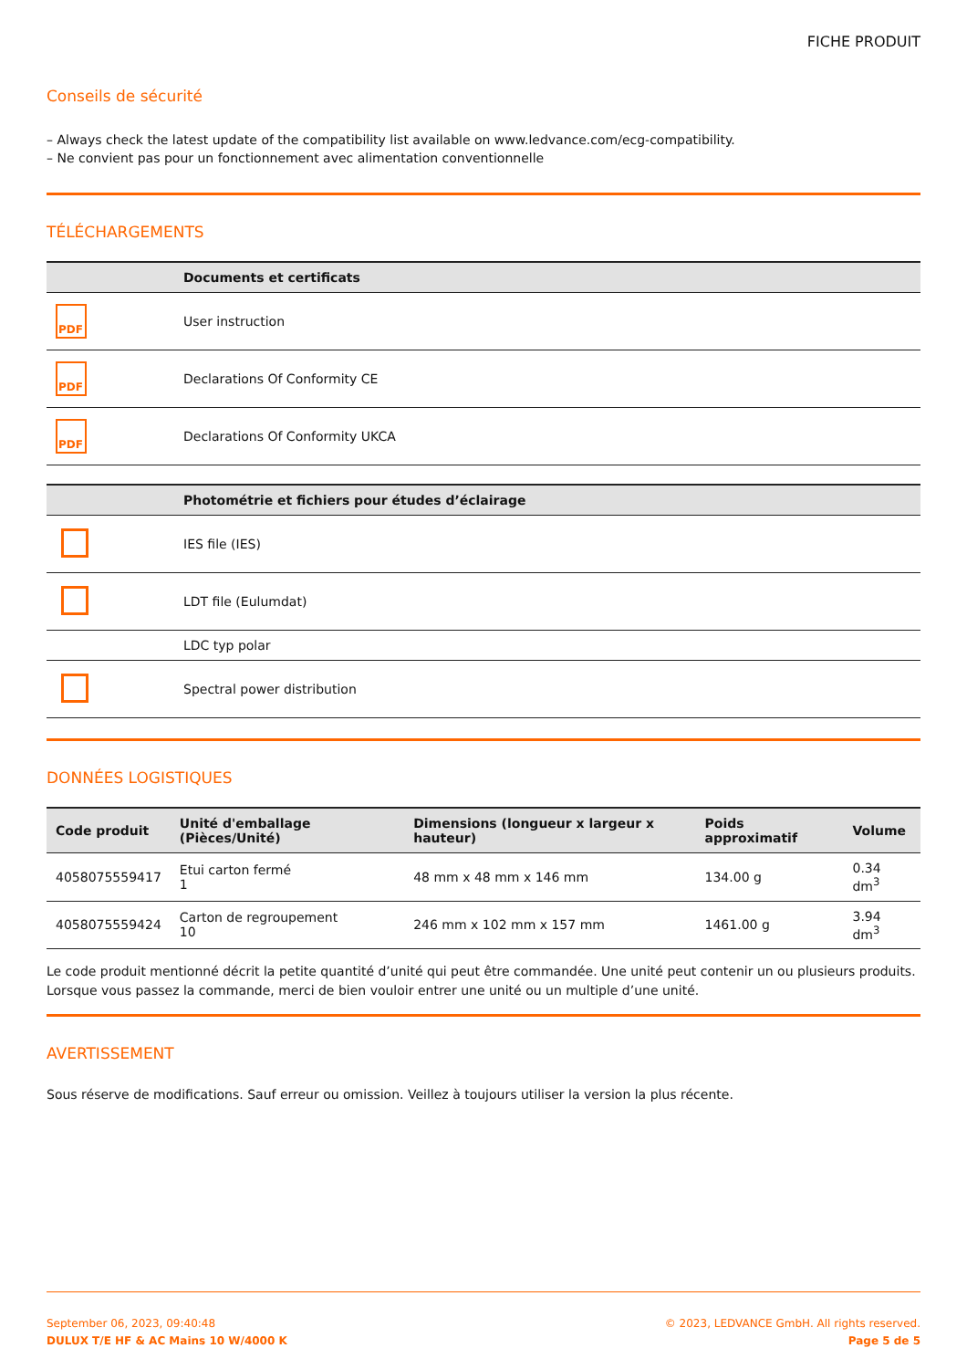FICHE PRODUIT
Conseils de sécurité
– Always check the latest update of the compatibility list available on www.ledvance.com/ecg-compatibility.
– Ne convient pas pour un fonctionnement avec alimentation conventionnelle
TÉLÉCHARGEMENTS
| | Documents et certificats |
| --- | --- |
| PDF | User instruction |
| PDF | Declarations Of Conformity CE |
| PDF | Declarations Of Conformity UKCA |
| | Photométrie et fichiers pour études d’éclairage |
| --- | --- |
| | IES file (IES) |
| | LDT file (Eulumdat) |
| | LDC typ polar |
| | Spectral power distribution |
DONNÉES LOGISTIQUES
| Code produit | Unité d'emballage (Pièces/Unité) | Dimensions (longueur x largeur x hauteur) | Poids approximatif | Volume |
| --- | --- | --- | --- | --- |
| 4058075559417 | Etui carton fermé 1 | 48 mm x 48 mm x 146 mm | 134.00 g | 0.34 dm<sup>3</sup> |
| 4058075559424 | Carton de regroupement 10 | 246 mm x 102 mm x 157 mm | 1461.00 g | 3.94 dm<sup>3</sup> |
Le code produit mentionné décrit la petite quantité d’unité qui peut être commandée. Une unité peut contenir un ou plusieurs produits. Lorsque vous passez la commande, merci de bien vouloir entrer une unité ou un multiple d’une unité.
AVERTISSEMENT
Sous réserve de modifications. Sauf erreur ou omission. Veillez à toujours utiliser la version la plus récente.
September 06, 2023, 09:40:48
DULUX T/E HF & AC Mains 10 W/4000 K
© 2023, LEDVANCE GmbH. All rights reserved.
Page 5 de 5